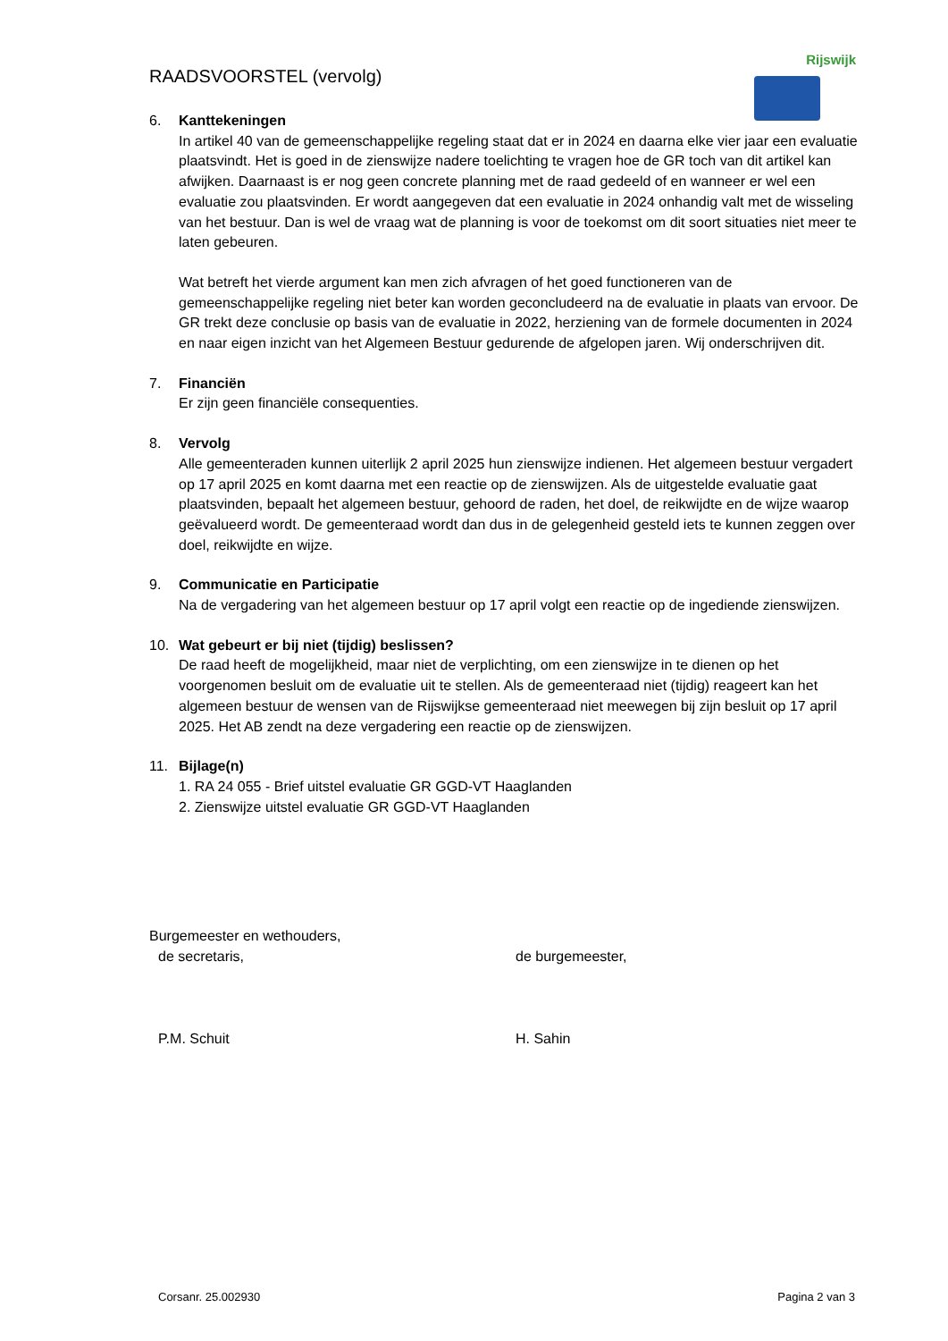Rijswijk
RAADSVOORSTEL (vervolg)
6. Kanttekeningen
In artikel 40 van de gemeenschappelijke regeling staat dat er in 2024 en daarna elke vier jaar een evaluatie plaatsvindt. Het is goed in de zienswijze nadere toelichting te vragen hoe de GR toch van dit artikel kan afwijken. Daarnaast is er nog geen concrete planning met de raad gedeeld of en wanneer er wel een evaluatie zou plaatsvinden. Er wordt aangegeven dat een evaluatie in 2024 onhandig valt met de wisseling van het bestuur. Dan is wel de vraag wat de planning is voor de toekomst om dit soort situaties niet meer te laten gebeuren.
Wat betreft het vierde argument kan men zich afvragen of het goed functioneren van de gemeenschappelijke regeling niet beter kan worden geconcludeerd na de evaluatie in plaats van ervoor. De GR trekt deze conclusie op basis van de evaluatie in 2022, herziening van de formele documenten in 2024 en naar eigen inzicht van het Algemeen Bestuur gedurende de afgelopen jaren. Wij onderschrijven dit.
7. Financiën
Er zijn geen financiële consequenties.
8. Vervolg
Alle gemeenteraden kunnen uiterlijk 2 april 2025 hun zienswijze indienen. Het algemeen bestuur vergadert op 17 april 2025 en komt daarna met een reactie op de zienswijzen. Als de uitgestelde evaluatie gaat plaatsvinden, bepaalt het algemeen bestuur, gehoord de raden, het doel, de reikwijdte en de wijze waarop geëvalueerd wordt. De gemeenteraad wordt dan dus in de gelegenheid gesteld iets te kunnen zeggen over doel, reikwijdte en wijze.
9. Communicatie en Participatie
Na de vergadering van het algemeen bestuur op 17 april volgt een reactie op de ingediende zienswijzen.
10. Wat gebeurt er bij niet (tijdig) beslissen?
De raad heeft de mogelijkheid, maar niet de verplichting, om een zienswijze in te dienen op het voorgenomen besluit om de evaluatie uit te stellen. Als de gemeenteraad niet (tijdig) reageert kan het algemeen bestuur de wensen van de Rijswijkse gemeenteraad niet meewegen bij zijn besluit op 17 april 2025. Het AB zendt na deze vergadering een reactie op de zienswijzen.
11. Bijlage(n)
1. RA 24 055 - Brief uitstel evaluatie GR GGD-VT Haaglanden
2. Zienswijze uitstel evaluatie GR GGD-VT Haaglanden
Burgemeester en wethouders,
de secretaris, de burgemeester,
P.M. Schuit H. Sahin
Corsanr. 25.002930 Pagina 2 van 3